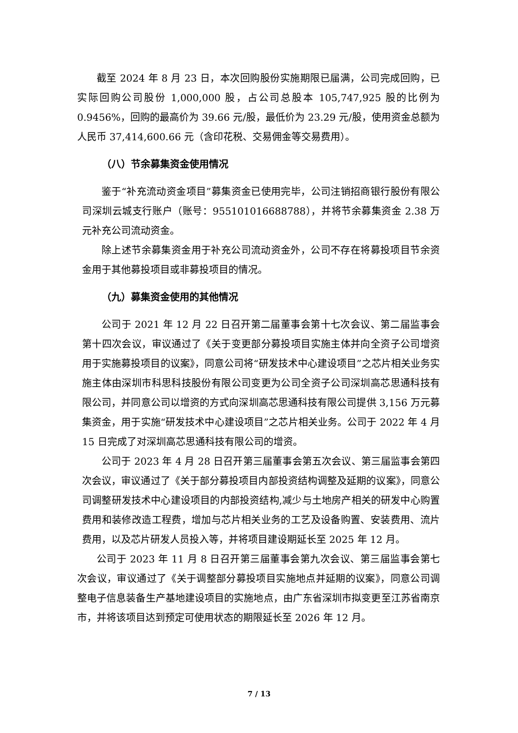截至 2024 年 8 月 23 日，本次回购股份实施期限已届满，公司完成回购，已实际回购公司股份 1,000,000 股，占公司总股本 105,747,925 股的比例为 0.9456%，回购的最高价为 39.66 元/股，最低价为 23.29 元/股，使用资金总额为人民币 37,414,600.66 元（含印花税、交易佣金等交易费用）。
（八）节余募集资金使用情况
鉴于“补充流动资金项目”募集资金已使用完毕，公司注销招商银行股份有限公司深圳云城支行账户（账号：955101016688788），并将节余募集资金 2.38 万元补充公司流动资金。
除上述节余募集资金用于补充公司流动资金外，公司不存在将募投项目节余资金用于其他募投项目或非募投项目的情况。
（九）募集资金使用的其他情况
公司于 2021 年 12 月 22 日召开第二届董事会第十七次会议、第二届监事会第十四次会议，审议通过了《关于变更部分募投项目实施主体并向全资子公司增资用于实施募投项目的议案》，同意公司将“研发技术中心建设项目”之芯片相关业务实施主体由深圳市科思科技股份有限公司变更为公司全资子公司深圳高芯思通科技有限公司，并同意公司以增资的方式向深圳高芯思通科技有限公司提供 3,156 万元募集资金，用于实施“研发技术中心建设项目”之芯片相关业务。公司于 2022 年 4 月 15 日完成了对深圳高芯思通科技有限公司的增资。
公司于 2023 年 4 月 28 日召开第三届董事会第五次会议、第三届监事会第四次会议，审议通过了《关于部分募投项目内部投资结构调整及延期的议案》，同意公司调整研发技术中心建设项目的内部投资结构,减少与土地房产相关的研发中心购置费用和装修改造工程费，增加与芯片相关业务的工艺及设备购置、安装费用、流片费用，以及芯片研发人员投入等，并将项目建设期延长至 2025 年 12 月。
公司于 2023 年 11 月 8 日召开第三届董事会第九次会议、第三届监事会第七次会议，审议通过了《关于调整部分募投项目实施地点并延期的议案》，同意公司调整电子信息装备生产基地建设项目的实施地点，由广东省深圳市拟变更至江苏省南京市，并将该项目达到预定可使用状态的期限延长至 2026 年 12 月。
7 / 13